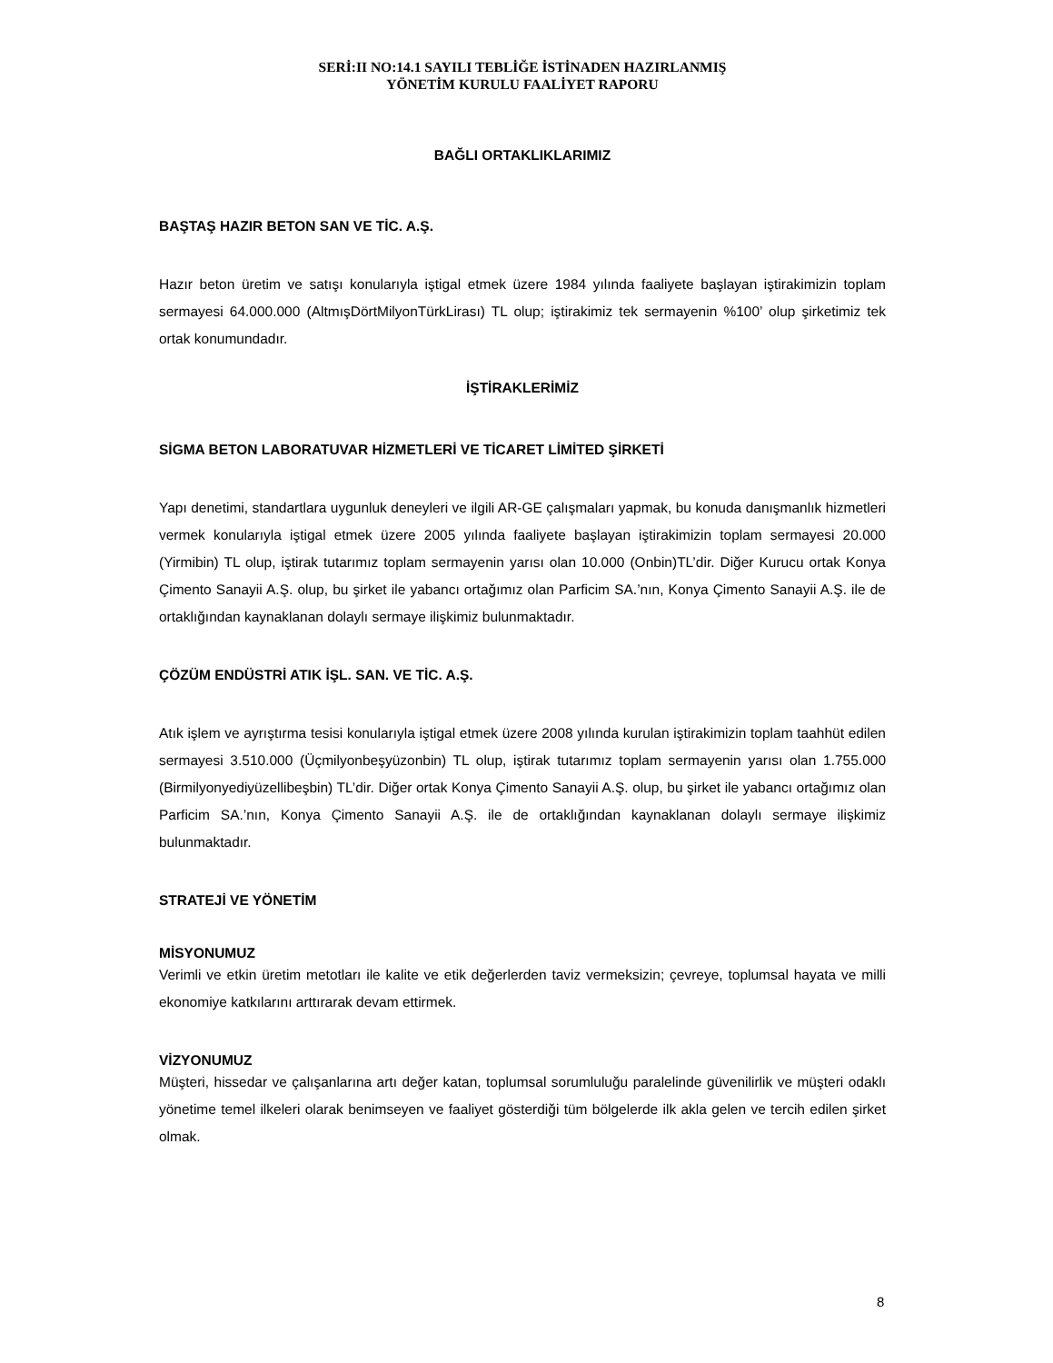SERİ:II NO:14.1 SAYILI TEBLİĞE İSTİNADEN HAZIRLANMIŞ
YÖNETİM KURULU FAALİYET RAPORU
BAĞLI ORTAKLIKLARIMIZ
BAŞTAŞ HAZIR BETON SAN VE TİC. A.Ş.
Hazır beton üretim ve satışı konularıyla iştigal etmek üzere 1984 yılında faaliyete başlayan iştirakimizin toplam sermayesi 64.000.000 (AltmışDörtMilyonTürkLirası) TL olup; iştirakimiz tek sermayenin %100’ olup şirketimiz tek ortak konumundadır.
İŞTİRAKLERİMİZ
SİGMA BETON LABORATUVAR HİZMETLERİ VE TİCARET LİMİTED ŞİRKETİ
Yapı denetimi, standartlara uygunluk deneyleri ve ilgili AR-GE çalışmaları yapmak, bu konuda danışmanlık hizmetleri vermek konularıyla iştigal etmek üzere 2005 yılında faaliyete başlayan iştirakimizin toplam sermayesi 20.000 (Yirmibin) TL olup, iştirak tutarımız toplam sermayenin yarısı olan 10.000 (Onbin)TL’dir. Diğer Kurucu ortak Konya Çimento Sanayii A.Ş. olup, bu şirket ile yabancı ortağımız olan Parficim SA.’nın, Konya Çimento Sanayii A.Ş. ile de ortaklığından kaynaklanan dolaylı sermaye ilişkimiz bulunmaktadır.
ÇÖZÜM ENDÜSTRİ ATIK İŞL. SAN. VE TİC. A.Ş.
Atık işlem ve ayrıştırma tesisi konularıyla iştigal etmek üzere 2008 yılında kurulan iştirakimizin toplam taahhüt edilen sermayesi 3.510.000 (Üçmilyonbeşyüzonbin) TL olup, iştirak tutarımız toplam sermayenin yarısı olan 1.755.000 (Birmilyonyediyüzellibeşbin) TL’dir. Diğer ortak Konya Çimento Sanayii A.Ş. olup, bu şirket ile yabancı ortağımız olan Parficim SA.’nın, Konya Çimento Sanayii A.Ş. ile de ortaklığından kaynaklanan dolaylı sermaye ilişkimiz bulunmaktadır.
STRATEJİ VE YÖNETİM
MİSYONUMUZ
Verimli ve etkin üretim metotları ile kalite ve etik değerlerden taviz vermeksizin; çevreye, toplumsal hayata ve milli ekonomiye katkılarını arttırarak devam ettirmek.
VİZYONUMUZ
Müşteri, hissedar ve çalışanlarına artı değer katan, toplumsal sorumluluğu paralelinde güvenilirlik ve müşteri odaklı yönetime temel ilkeleri olarak benimseyen ve faaliyet gösterdiği tüm bölgelerde ilk akla gelen ve tercih edilen şirket olmak.
8